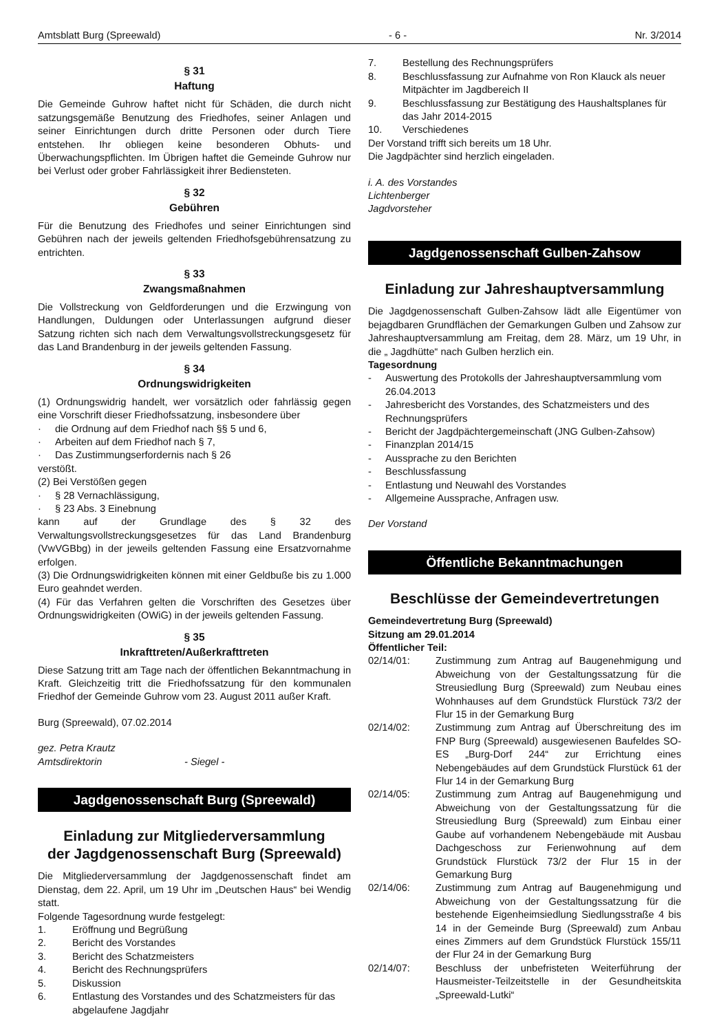Amtsblatt Burg (Spreewald) - 6 - Nr. 3/2014
§ 31
Haftung
Die Gemeinde Guhrow haftet nicht für Schäden, die durch nicht satzungsgemäße Benutzung des Friedhofes, seiner Anlagen und seiner Einrichtungen durch dritte Personen oder durch Tiere entstehen. Ihr obliegen keine besonderen Obhuts- und Überwachungspflichten. Im Übrigen haftet die Gemeinde Guhrow nur bei Verlust oder grober Fahrlässigkeit ihrer Bediensteten.
§ 32
Gebühren
Für die Benutzung des Friedhofes und seiner Einrichtungen sind Gebühren nach der jeweils geltenden Friedhofsgebührensatzung zu entrichten.
§ 33
Zwangsmaßnahmen
Die Vollstreckung von Geldforderungen und die Erzwingung von Handlungen, Duldungen oder Unterlassungen aufgrund dieser Satzung richten sich nach dem Verwaltungsvollstreckungsgesetz für das Land Brandenburg in der jeweils geltenden Fassung.
§ 34
Ordnungswidrigkeiten
(1) Ordnungswidrig handelt, wer vorsätzlich oder fahrlässig gegen eine Vorschrift dieser Friedhofssatzung, insbesondere über
· die Ordnung auf dem Friedhof nach §§ 5 und 6,
· Arbeiten auf dem Friedhof nach § 7,
· Das Zustimmungserfordernis nach § 26
verstößt.
(2) Bei Verstößen gegen
· § 28 Vernachlässigung,
· § 23 Abs. 3 Einebnung
kann auf der Grundlage des § 32 des Verwaltungsvollstreckungsgesetzes für das Land Brandenburg (VwVGBbg) in der jeweils geltenden Fassung eine Ersatzvornahme erfolgen.
(3) Die Ordnungswidrigkeiten können mit einer Geldbuße bis zu 1.000 Euro geahndet werden.
(4) Für das Verfahren gelten die Vorschriften des Gesetzes über Ordnungswidrigkeiten (OWiG) in der jeweils geltenden Fassung.
§ 35
Inkrafttreten/Außerkrafttreten
Diese Satzung tritt am Tage nach der öffentlichen Bekanntmachung in Kraft. Gleichzeitig tritt die Friedhofssatzung für den kommunalen Friedhof der Gemeinde Guhrow vom 23. August 2011 außer Kraft.
Burg (Spreewald), 07.02.2014
gez. Petra Krautz
Amtsdirektorin - Siegel -
Jagdgenossenschaft Burg (Spreewald)
Einladung zur Mitgliederversammlung
der Jagdgenossenschaft Burg (Spreewald)
Die Mitgliederversammlung der Jagdgenossenschaft findet am Dienstag, dem 22. April, um 19 Uhr im „Deutschen Haus“ bei Wendig statt.
Folgende Tagesordnung wurde festgelegt:
1. Eröffnung und Begrüßung
2. Bericht des Vorstandes
3. Bericht des Schatzmeisters
4. Bericht des Rechnungsprüfers
5. Diskussion
6. Entlastung des Vorstandes und des Schatzmeisters für das abgelaufene Jagdjahr
7. Bestellung des Rechnungsprüfers
8. Beschlussfassung zur Aufnahme von Ron Klauck als neuer Mitpächter im Jagdbereich II
9. Beschlussfassung zur Bestätigung des Haushaltsplanes für das Jahr 2014-2015
10. Verschiedenes
Der Vorstand trifft sich bereits um 18 Uhr.
Die Jagdpächter sind herzlich eingeladen.
i. A. des Vorstandes
Lichtenberger
Jagdvorsteher
Jagdgenossenschaft Gulben-Zahsow
Einladung zur Jahreshauptversammlung
Die Jagdgenossenschaft Gulben-Zahsow lädt alle Eigentümer von bejagdbaren Grundflächen der Gemarkungen Gulben und Zahsow zur Jahreshauptversammlung am Freitag, dem 28. März, um 19 Uhr, in die „ Jagdhütte“ nach Gulben herzlich ein.
Tagesordnung
- Auswertung des Protokolls der Jahreshauptversammlung vom 26.04.2013
- Jahresbericht des Vorstandes, des Schatzmeisters und des Rechnungsprüfers
- Bericht der Jagdpächtergemeinschaft (JNG Gulben-Zahsow)
- Finanzplan 2014/15
- Aussprache zu den Berichten
- Beschlussfassung
- Entlastung und Neuwahl des Vorstandes
- Allgemeine Aussprache, Anfragen usw.
Der Vorstand
Öffentliche Bekanntmachungen
Beschlüsse der Gemeindevertretungen
Gemeindevertretung Burg (Spreewald)
Sitzung am 29.01.2014
Öffentlicher Teil:
02/14/01: Zustimmung zum Antrag auf Baugenehmigung und Abweichung von der Gestaltungssatzung für die Streusiedlung Burg (Spreewald) zum Neubau eines Wohnhauses auf dem Grundstück Flurstück 73/2 der Flur 15 in der Gemarkung Burg
02/14/02: Zustimmung zum Antrag auf Überschreitung des im FNP Burg (Spreewald) ausgewiesenen Baufeldes SO-ES „Burg-Dorf 244“ zur Errichtung eines Nebengebäudes auf dem Grundstück Flurstück 61 der Flur 14 in der Gemarkung Burg
02/14/05: Zustimmung zum Antrag auf Baugenehmigung und Abweichung von der Gestaltungssatzung für die Streusiedlung Burg (Spreewald) zum Einbau einer Gaube auf vorhandenem Nebengebäude mit Ausbau Dachgeschoss zur Ferienwohnung auf dem Grundstück Flurstück 73/2 der Flur 15 in der Gemarkung Burg
02/14/06: Zustimmung zum Antrag auf Baugenehmigung und Abweichung von der Gestaltungssatzung für die bestehende Eigenheimsiedlung Siedlungsstraße 4 bis 14 in der Gemeinde Burg (Spreewald) zum Anbau eines Zimmers auf dem Grundstück Flurstück 155/11 der Flur 24 in der Gemarkung Burg
02/14/07: Beschluss der unbefristeten Weiterführung der Hausmeister-Teilzeitstelle in der Gesundheitskita „Spreewald-Lutki“